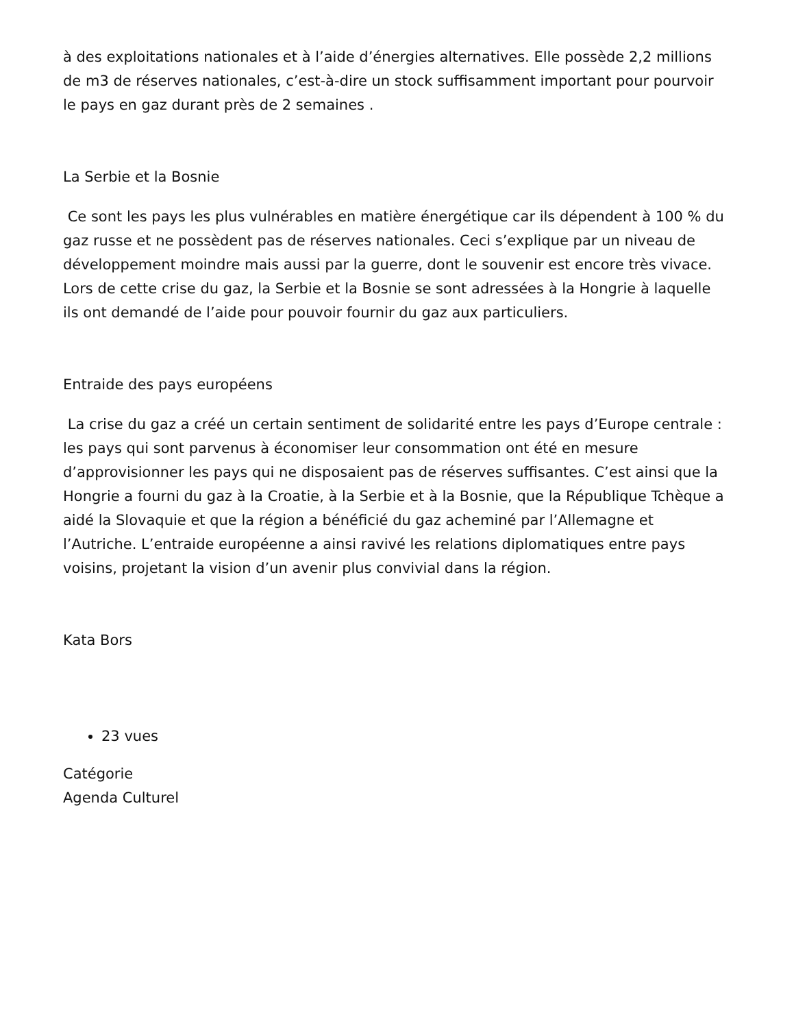à des exploitations nationales et à l’aide d’énergies alternatives. Elle possède 2,2 millions de m3 de réserves nationales, c’est-à-dire un stock suffisamment important pour pourvoir le pays en gaz durant près de 2 semaines .
La Serbie et la Bosnie
Ce sont les pays les plus vulnérables en matière énergétique car ils dépendent à 100 % du gaz russe et ne possèdent pas de réserves nationales. Ceci s’explique par un niveau de développement moindre mais aussi par la guerre, dont le souvenir est encore très vivace. Lors de cette crise du gaz, la Serbie et la Bosnie se sont adressées à la Hongrie à laquelle ils ont demandé de l’aide pour pouvoir fournir du gaz aux particuliers.
Entraide des pays européens
La crise du gaz a créé un certain sentiment de solidarité entre les pays d’Europe centrale : les pays qui sont parvenus à économiser leur consommation ont été en mesure d’approvisionner les pays qui ne disposaient pas de réserves suffisantes. C’est ainsi que la Hongrie a fourni du gaz à la Croatie, à la Serbie et à la Bosnie, que la République Tchèque a aidé la Slovaquie et que la région a bénéficié du gaz acheminé par l’Allemagne et l’Autriche. L’entraide européenne a ainsi ravivé les relations diplomatiques entre pays voisins, projetant la vision d’un avenir plus convivial dans la région.
Kata Bors
23 vues
Catégorie
Agenda Culturel